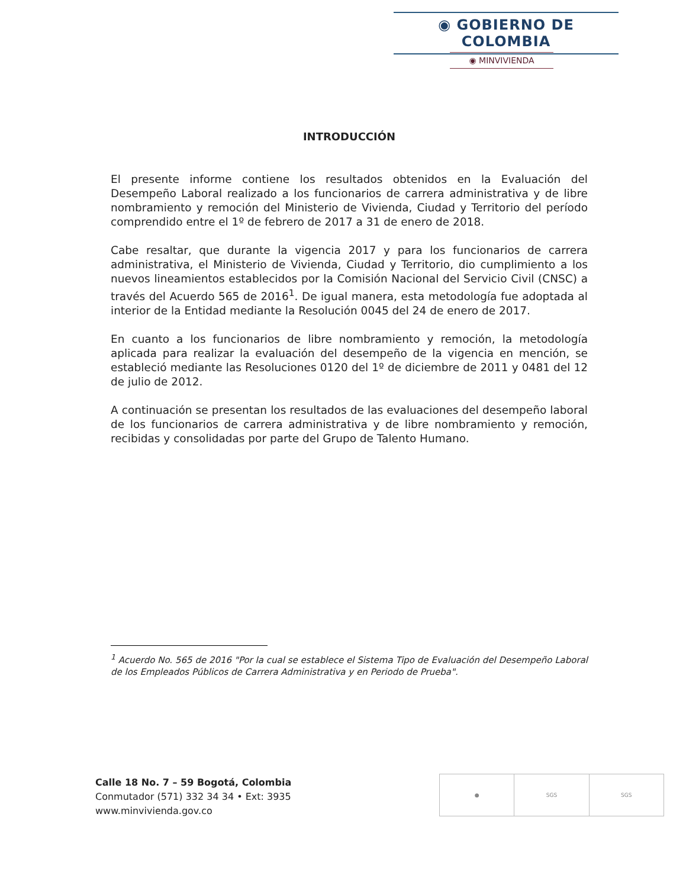◉ GOBIERNO DE COLOMBIA
◉ MINVIVIENDA
INTRODUCCIÓN
El presente informe contiene los resultados obtenidos en la Evaluación del Desempeño Laboral realizado a los funcionarios de carrera administrativa y de libre nombramiento y remoción del Ministerio de Vivienda, Ciudad y Territorio del período comprendido entre el 1º de febrero de 2017 a 31 de enero de 2018.
Cabe resaltar, que durante la vigencia 2017 y para los funcionarios de carrera administrativa, el Ministerio de Vivienda, Ciudad y Territorio, dio cumplimiento a los nuevos lineamientos establecidos por la Comisión Nacional del Servicio Civil (CNSC) a través del Acuerdo 565 de 2016<sup>1</sup>. De igual manera, esta metodología fue adoptada al interior de la Entidad mediante la Resolución 0045 del 24 de enero de 2017.
En cuanto a los funcionarios de libre nombramiento y remoción, la metodología aplicada para realizar la evaluación del desempeño de la vigencia en mención, se estableció mediante las Resoluciones 0120 del 1º de diciembre de 2011 y 0481 del 12 de julio de 2012.
A continuación se presentan los resultados de las evaluaciones del desempeño laboral de los funcionarios de carrera administrativa y de libre nombramiento y remoción, recibidas y consolidadas por parte del Grupo de Talento Humano.
<sup>1</sup> Acuerdo No. 565 de 2016 "Por la cual se establece el Sistema Tipo de Evaluación del Desempeño Laboral de los Empleados Públicos de Carrera Administrativa y en Periodo de Prueba".
Calle 18 No. 7 – 59 Bogotá, Colombia
Conmutador (571) 332 34 34 • Ext: 3935
www.minvivienda.gov.co
● SGS SGS